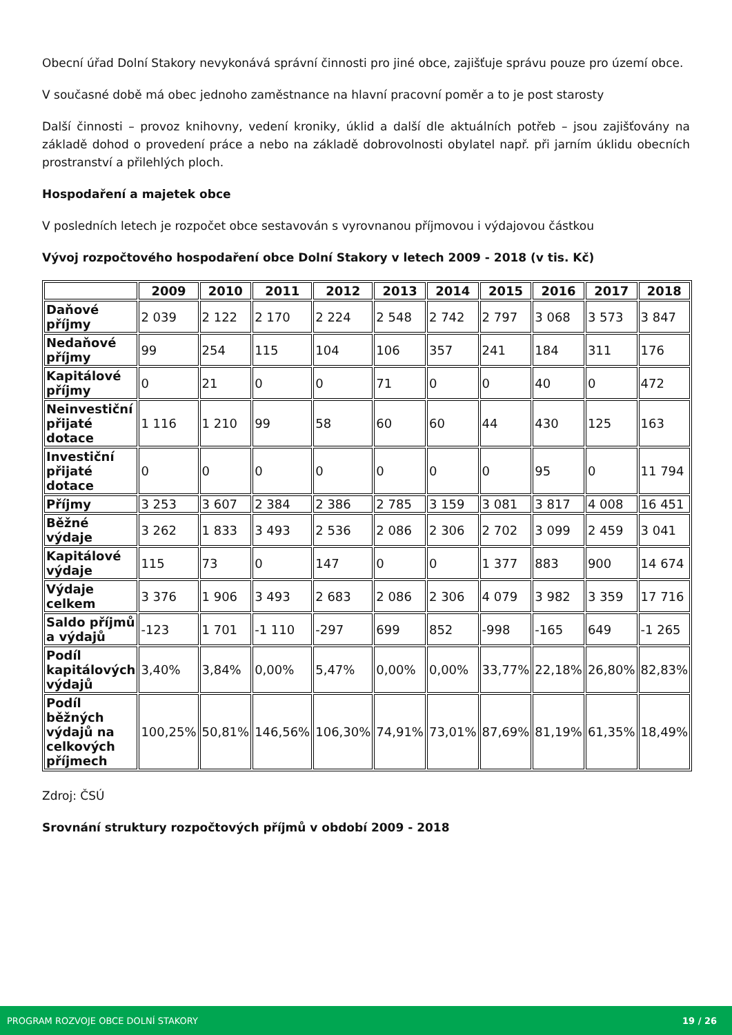Obecní úřad Dolní Stakory nevykonává správní činnosti pro jiné obce, zajišťuje správu pouze pro území obce.
V současné době má obec jednoho zaměstnance na hlavní pracovní poměr a to je post starosty
Další činnosti – provoz knihovny, vedení kroniky, úklid a další dle aktuálních potřeb – jsou zajišťovány na základě dohod o provedení práce a nebo na základě dobrovolnosti obylatel např. při jarním úklidu obecních prostranství a přilehlých ploch.
Hospodaření a majetek obce
V posledních letech je rozpočet obce sestavován s vyrovnanou příjmovou i výdajovou částkou
Vývoj rozpočtového hospodaření obce Dolní Stakory v letech 2009 - 2018 (v tis. Kč)
| | 2009 | 2010 | 2011 | 2012 | 2013 | 2014 | 2015 | 2016 | 2017 | 2018 |
| --- | --- | --- | --- | --- | --- | --- | --- | --- | --- | --- |
| Daňové příjmy | 2 039 | 2 122 | 2 170 | 2 224 | 2 548 | 2 742 | 2 797 | 3 068 | 3 573 | 3 847 |
| Nedaňové příjmy | 99 | 254 | 115 | 104 | 106 | 357 | 241 | 184 | 311 | 176 |
| Kapitálové příjmy | 0 | 21 | 0 | 0 | 71 | 0 | 0 | 40 | 0 | 472 |
| Neinvestiční přijaté dotace | 1 116 | 1 210 | 99 | 58 | 60 | 60 | 44 | 430 | 125 | 163 |
| Investiční přijaté dotace | 0 | 0 | 0 | 0 | 0 | 0 | 0 | 95 | 0 | 11 794 |
| Příjmy | 3 253 | 3 607 | 2 384 | 2 386 | 2 785 | 3 159 | 3 081 | 3 817 | 4 008 | 16 451 |
| Běžné výdaje | 3 262 | 1 833 | 3 493 | 2 536 | 2 086 | 2 306 | 2 702 | 3 099 | 2 459 | 3 041 |
| Kapitálové výdaje | 115 | 73 | 0 | 147 | 0 | 0 | 1 377 | 883 | 900 | 14 674 |
| Výdaje celkem | 3 376 | 1 906 | 3 493 | 2 683 | 2 086 | 2 306 | 4 079 | 3 982 | 3 359 | 17 716 |
| Saldo příjmů a výdajů | -123 | 1 701 | -1 110 | -297 | 699 | 852 | -998 | -165 | 649 | -1 265 |
| Podíl kapitálových výdajů | 3,40% | 3,84% | 0,00% | 5,47% | 0,00% | 0,00% | 33,77% | 22,18% | 26,80% | 82,83% |
| Podíl běžných výdajů na celkových příjmech | 100,25% | 50,81% | 146,56% | 106,30% | 74,91% | 73,01% | 87,69% | 81,19% | 61,35% | 18,49% |
Zdroj: ČSÚ
Srovnání struktury rozpočtových příjmů v období 2009 - 2018
PROGRAM ROZVOJE OBCE DOLNÍ STAKORY 19 / 26